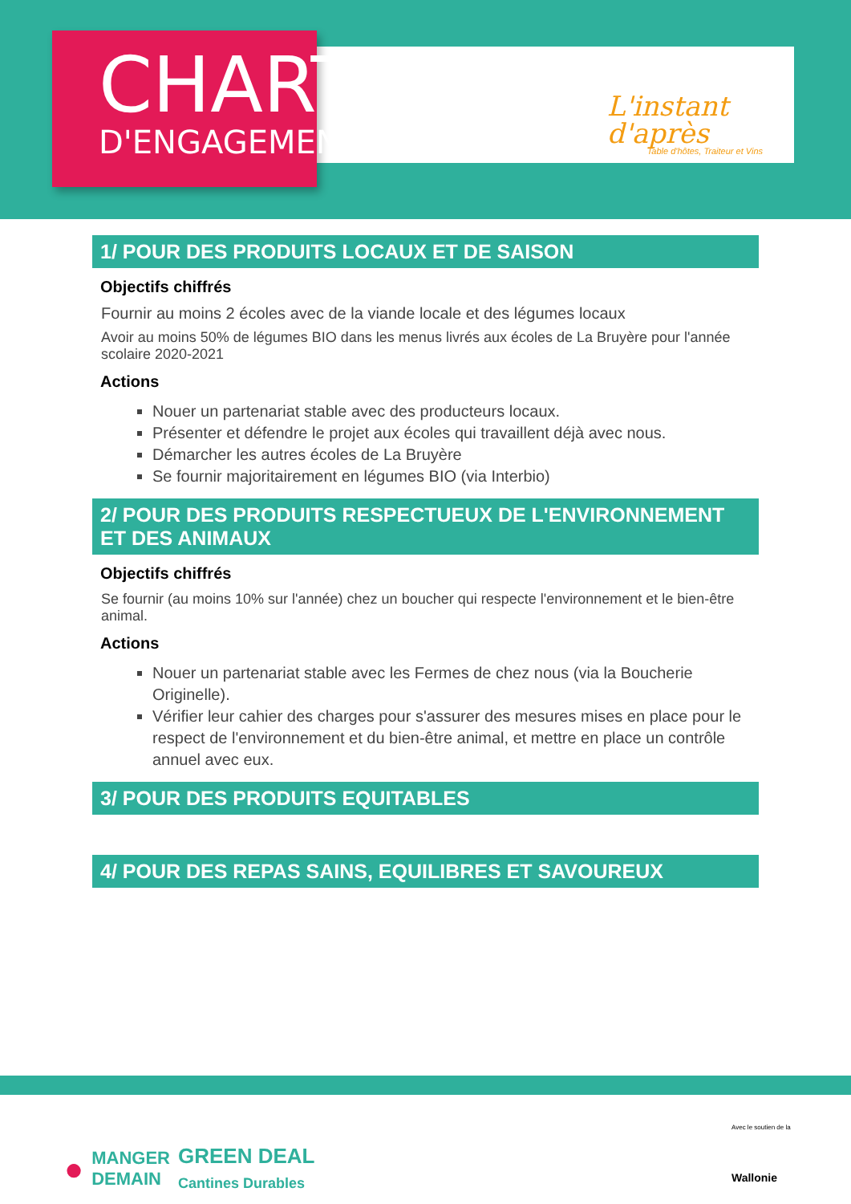CHARTE
D'ENGAGEMENTS
L'instant
d'après
Table d'hôtes, Traiteur et Vins
1/ POUR DES PRODUITS LOCAUX ET DE SAISON
Objectifs chiffrés
Fournir au moins 2 écoles avec de la viande locale et des légumes locaux
Avoir au moins 50% de légumes BIO dans les menus livrés aux écoles de La Bruyère pour l'année scolaire 2020-2021
Actions
Nouer un partenariat stable avec des producteurs locaux.
Présenter et défendre le projet aux écoles qui travaillent déjà avec nous.
Démarcher les autres écoles de La Bruyère
Se fournir majoritairement en légumes BIO (via Interbio)
2/ POUR DES PRODUITS RESPECTUEUX DE L'ENVIRONNEMENT ET DES ANIMAUX
Objectifs chiffrés
Se fournir (au moins 10% sur l'année) chez un boucher qui respecte l'environnement et le bien-être animal.
Actions
Nouer un partenariat stable avec les Fermes de chez nous (via la Boucherie Originelle).
Vérifier leur cahier des charges pour s'assurer des mesures mises en place pour le respect de l'environnement et du bien-être animal, et mettre en place un contrôle annuel avec eux.
3/ POUR DES PRODUITS EQUITABLES
4/ POUR DES REPAS SAINS, EQUILIBRES ET SAVOUREUX
● MANGER
DEMAIN GREEN DEAL
Cantines Durables
Avec le soutien de la
Wallonie